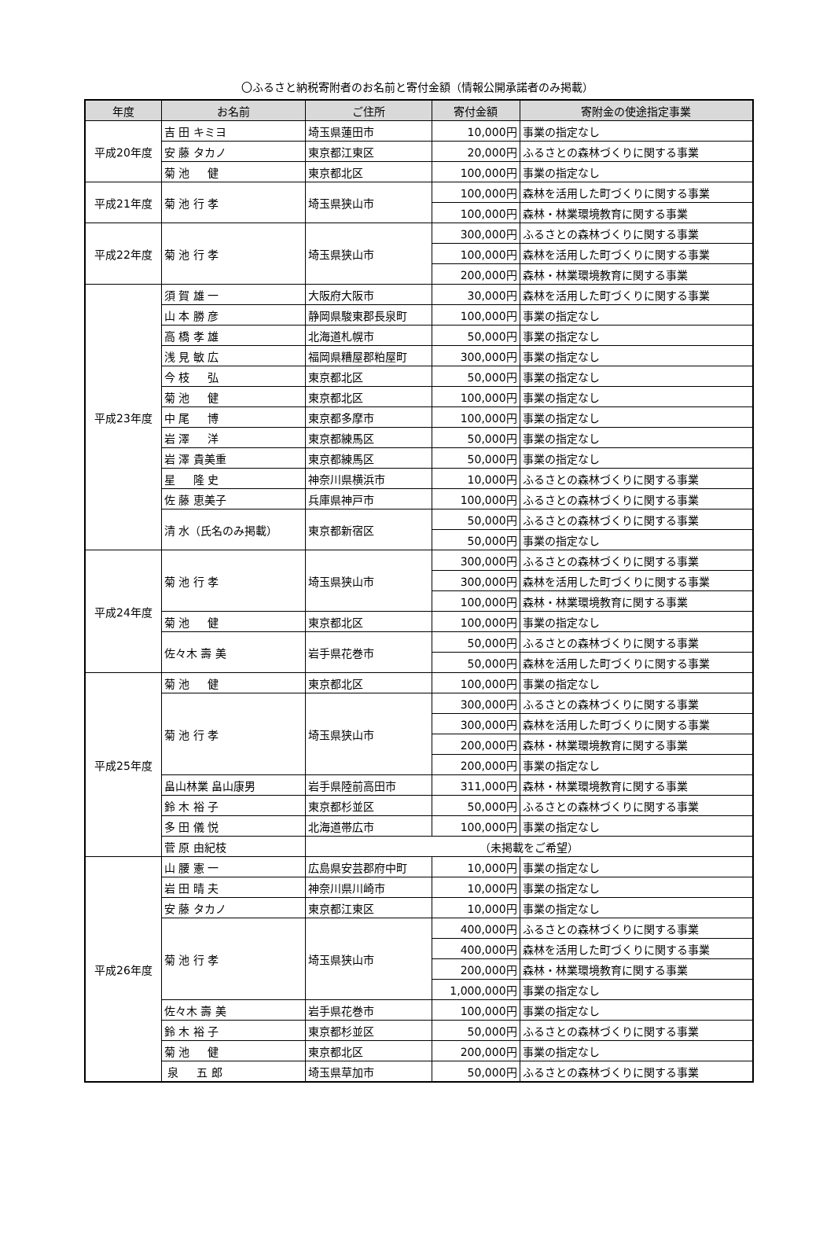〇ふるさと納税寄附者のお名前と寄付金額（情報公開承諾者のみ掲載）
| 年度 | お名前 | ご住所 | 寄付金額 | 寄附金の使途指定事業 |
| --- | --- | --- | --- | --- |
| 平成20年度 | 吉 田 キミヨ | 埼玉県蓮田市 | 10,000円 | 事業の指定なし |
| | 安 藤 タカノ | 東京都江東区 | 20,000円 | ふるさとの森林づくりに関する事業 |
| | 菊 池 健 | 東京都北区 | 100,000円 | 事業の指定なし |
| 平成21年度 | 菊 池 行 孝 | 埼玉県狭山市 | 100,000円 | 森林を活用した町づくりに関する事業 |
| | | | 100,000円 | 森林・林業環境教育に関する事業 |
| 平成22年度 | 菊 池 行 孝 | 埼玉県狭山市 | 300,000円 | ふるさとの森林づくりに関する事業 |
| | | | 100,000円 | 森林を活用した町づくりに関する事業 |
| | | | 200,000円 | 森林・林業環境教育に関する事業 |
| 平成23年度 | 須 賀 雄 一 | 大阪府大阪市 | 30,000円 | 森林を活用した町づくりに関する事業 |
| | 山 本 勝 彦 | 静岡県駿東郡長泉町 | 100,000円 | 事業の指定なし |
| | 高 橋 孝 雄 | 北海道札幌市 | 50,000円 | 事業の指定なし |
| | 浅 見 敏 広 | 福岡県糟屋郡粕屋町 | 300,000円 | 事業の指定なし |
| | 今 枝 弘 | 東京都北区 | 50,000円 | 事業の指定なし |
| | 菊 池 健 | 東京都北区 | 100,000円 | 事業の指定なし |
| | 中 尾 博 | 東京都多摩市 | 100,000円 | 事業の指定なし |
| | 岩 澤 洋 | 東京都練馬区 | 50,000円 | 事業の指定なし |
| | 岩 澤 貴美重 | 東京都練馬区 | 50,000円 | 事業の指定なし |
| | 星 隆 史 | 神奈川県横浜市 | 10,000円 | ふるさとの森林づくりに関する事業 |
| | 佐 藤 恵美子 | 兵庫県神戸市 | 100,000円 | ふるさとの森林づくりに関する事業 |
| | 清 水（氏名のみ掲載） | 東京都新宿区 | 50,000円 | ふるさとの森林づくりに関する事業 |
| | | | 50,000円 | 事業の指定なし |
| 平成24年度 | 菊 池 行 孝 | 埼玉県狭山市 | 300,000円 | ふるさとの森林づくりに関する事業 |
| | | | 300,000円 | 森林を活用した町づくりに関する事業 |
| | | | 100,000円 | 森林・林業環境教育に関する事業 |
| | 菊 池 健 | 東京都北区 | 100,000円 | 事業の指定なし |
| | 佐々木 壽 美 | 岩手県花巻市 | 50,000円 | ふるさとの森林づくりに関する事業 |
| | | | 50,000円 | 森林を活用した町づくりに関する事業 |
| 平成25年度 | 菊 池 健 | 東京都北区 | 100,000円 | 事業の指定なし |
| | 菊 池 行 孝 | 埼玉県狭山市 | 300,000円 | ふるさとの森林づくりに関する事業 |
| | | | 300,000円 | 森林を活用した町づくりに関する事業 |
| | | | 200,000円 | 森林・林業環境教育に関する事業 |
| | | | 200,000円 | 事業の指定なし |
| | 畠山林業 畠山康男 | 岩手県陸前高田市 | 311,000円 | 森林・林業環境教育に関する事業 |
| | 鈴 木 裕 子 | 東京都杉並区 | 50,000円 | ふるさとの森林づくりに関する事業 |
| | 多 田 儀 悦 | 北海道帯広市 | 100,000円 | 事業の指定なし |
| | 菅 原 由紀枝 | （未掲載をご希望） | | |
| 平成26年度 | 山 腰 憲 一 | 広島県安芸郡府中町 | 10,000円 | 事業の指定なし |
| | 岩 田 晴 夫 | 神奈川県川崎市 | 10,000円 | 事業の指定なし |
| | 安 藤 タカノ | 東京都江東区 | 10,000円 | 事業の指定なし |
| | 菊 池 行 孝 | 埼玉県狭山市 | 400,000円 | ふるさとの森林づくりに関する事業 |
| | | | 400,000円 | 森林を活用した町づくりに関する事業 |
| | | | 200,000円 | 森林・林業環境教育に関する事業 |
| | | | 1,000,000円 | 事業の指定なし |
| | 佐々木 壽 美 | 岩手県花巻市 | 100,000円 | 事業の指定なし |
| | 鈴 木 裕 子 | 東京都杉並区 | 50,000円 | ふるさとの森林づくりに関する事業 |
| | 菊 池 健 | 東京都北区 | 200,000円 | 事業の指定なし |
| | 泉 五 郎 | 埼玉県草加市 | 50,000円 | ふるさとの森林づくりに関する事業 |